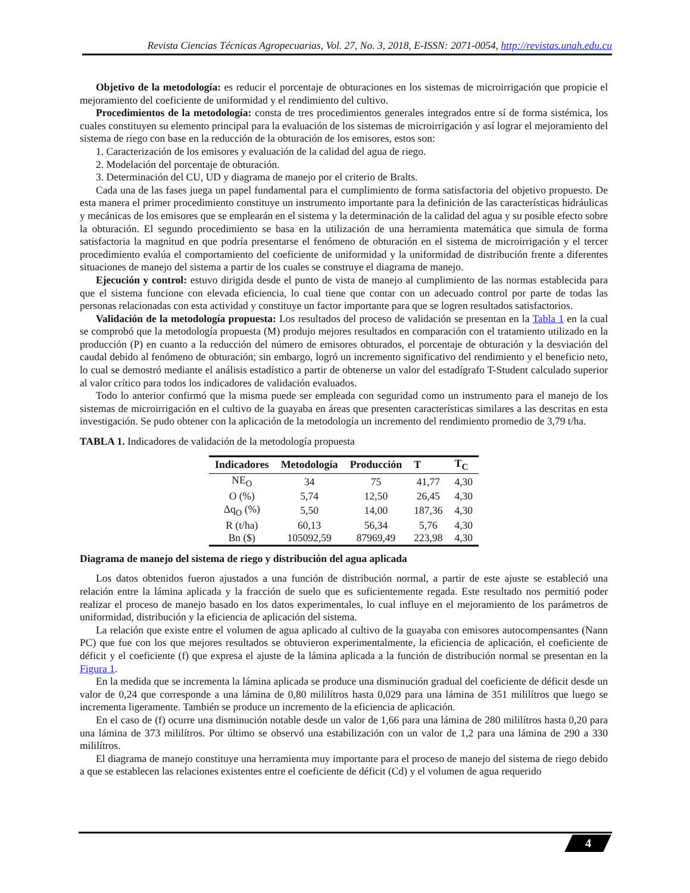Revista Ciencias Técnicas Agropecuarias, Vol. 27, No. 3, 2018, E-ISSN: 2071-0054, http://revistas.unah.edu.cu
Objetivo de la metodología: es reducir el porcentaje de obturaciones en los sistemas de microirrigación que propicie el mejoramiento del coeficiente de uniformidad y el rendimiento del cultivo.
Procedimientos de la metodología: consta de tres procedimientos generales integrados entre sí de forma sistémica, los cuales constituyen su elemento principal para la evaluación de los sistemas de microirrigación y así lograr el mejoramiento del sistema de riego con base en la reducción de la obturación de los emisores, estos son:
1. Caracterización de los emisores y evaluación de la calidad del agua de riego.
2. Modelación del porcentaje de obturación.
3. Determinación del CU, UD y diagrama de manejo por el criterio de Bralts.
Cada una de las fases juega un papel fundamental para el cumplimiento de forma satisfactoria del objetivo propuesto. De esta manera el primer procedimiento constituye un instrumento importante para la definición de las características hidráulicas y mecánicas de los emisores que se emplearán en el sistema y la determinación de la calidad del agua y su posible efecto sobre la obturación. El segundo procedimiento se basa en la utilización de una herramienta matemática que simula de forma satisfactoria la magnitud en que podría presentarse el fenómeno de obturación en el sistema de microirrigación y el tercer procedimiento evalúa el comportamiento del coeficiente de uniformidad y la uniformidad de distribución frente a diferentes situaciones de manejo del sistema a partir de los cuales se construye el diagrama de manejo.
Ejecución y control: estuvo dirigida desde el punto de vista de manejo al cumplimiento de las normas establecida para que el sistema funcione con elevada eficiencia, lo cual tiene que contar con un adecuado control por parte de todas las personas relacionadas con esta actividad y constituye un factor importante para que se logren resultados satisfactorios.
Validación de la metodología propuesta: Los resultados del proceso de validación se presentan en la Tabla 1 en la cual se comprobó que la metodología propuesta (M) produjo mejores resultados en comparación con el tratamiento utilizado en la producción (P) en cuanto a la reducción del número de emisores obturados, el porcentaje de obturación y la desviación del caudal debido al fenómeno de obturación; sin embargo, logró un incremento significativo del rendimiento y el beneficio neto, lo cual se demostró mediante el análisis estadístico a partir de obtenerse un valor del estadígrafo T-Student calculado superior al valor crítico para todos los indicadores de validación evaluados.
Todo lo anterior confirmó que la misma puede ser empleada con seguridad como un instrumento para el manejo de los sistemas de microirrigación en el cultivo de la guayaba en áreas que presenten características similares a las descritas en esta investigación. Se pudo obtener con la aplicación de la metodología un incremento del rendimiento promedio de 3,79 t/ha.
TABLA 1. Indicadores de validación de la metodología propuesta
| Indicadores | Metodología | Producción | T | T<sub>C</sub> |
| --- | --- | --- | --- | --- |
| NE<sub>O</sub> | 34 | 75 | 41,77 | 4,30 |
| O (%) | 5,74 | 12,50 | 26,45 | 4,30 |
| Δq<sub>O</sub> (%) | 5,50 | 14,00 | 187,36 | 4,30 |
| R (t/ha) | 60,13 | 56,34 | 5,76 | 4,30 |
| Bn ($) | 105092,59 | 87969,49 | 223,98 | 4,30 |
Diagrama de manejo del sistema de riego y distribución del agua aplicada
Los datos obtenidos fueron ajustados a una función de distribución normal, a partir de este ajuste se estableció una relación entre la lámina aplicada y la fracción de suelo que es suficientemente regada. Este resultado nos permitió poder realizar el proceso de manejo basado en los datos experimentales, lo cual influye en el mejoramiento de los parámetros de uniformidad, distribución y la eficiencia de aplicación del sistema.
La relación que existe entre el volumen de agua aplicado al cultivo de la guayaba con emisores autocompensantes (Nann PC) que fue con los que mejores resultados se obtuvieron experimentalmente, la eficiencia de aplicación, el coeficiente de déficit y el coeficiente (f) que expresa el ajuste de la lámina aplicada a la función de distribución normal se presentan en la Figura 1.
En la medida que se incrementa la lámina aplicada se produce una disminución gradual del coeficiente de déficit desde un valor de 0,24 que corresponde a una lámina de 0,80 mililítros hasta 0,029 para una lámina de 351 mililítros que luego se incrementa ligeramente. También se produce un incremento de la eficiencia de aplicación.
En el caso de (f) ocurre una disminución notable desde un valor de 1,66 para una lámina de 280 mililítros hasta 0,20 para una lámina de 373 mililítros. Por último se observó una estabilización con un valor de 1,2 para una lámina de 290 a 330 mililítros.
El diagrama de manejo constituye una herramienta muy importante para el proceso de manejo del sistema de riego debido a que se establecen las relaciones existentes entre el coeficiente de déficit (Cd) y el volumen de agua requerido
4